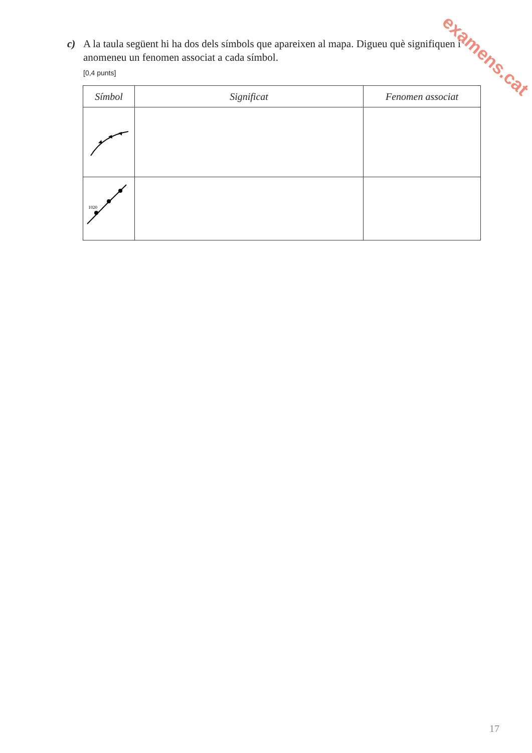c) A la taula següent hi ha dos dels símbols que apareixen al mapa. Digueu què signifiquen i anomeneu un fenomen associat a cada símbol.
[0,4 punts]
| Símbol | Significat | Fenomen associat |
| --- | --- | --- |
| 1020 | | |
examens.cat
17